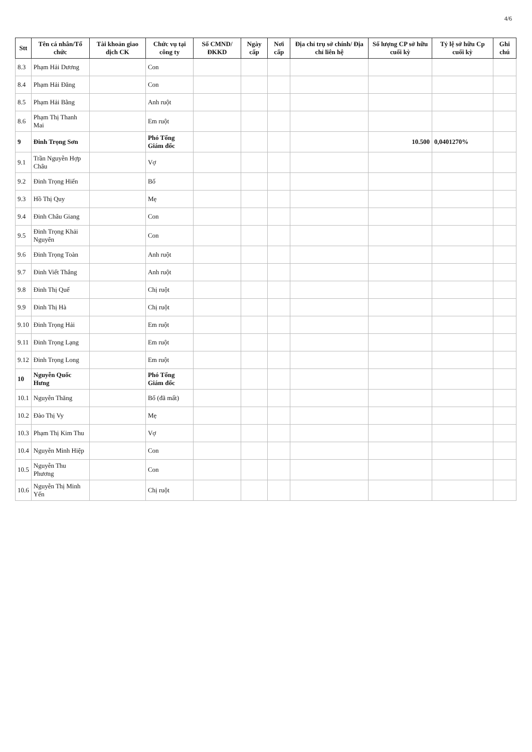4/6
| Stt | Tên cá nhân/Tổ chức | Tài khoản giao dịch CK | Chức vụ tại công ty | Số CMND/ ĐKKD | Ngày cấp | Nơi cấp | Địa chỉ trụ sở chính/ Địa chỉ liên hệ | Số lượng CP sở hữu cuối kỳ | Tỷ lệ sở hữu Cp cuối kỳ | Ghi chú |
| --- | --- | --- | --- | --- | --- | --- | --- | --- | --- | --- |
| 8.3 | Phạm Hải Dương | | Con | | | | | | | |
| 8.4 | Phạm Hải Đăng | | Con | | | | | | | |
| 8.5 | Phạm Hải Bằng | | Anh ruột | | | | | | | |
| 8.6 | Phạm Thị Thanh Mai | | Em ruột | | | | | | | |
| 9 | Đinh Trọng Sơn | | Phó Tổng Giám đốc | | | | | 10.500 | 0,0401270% | |
| 9.1 | Trần Nguyễn Hợp Châu | | Vợ | | | | | | | |
| 9.2 | Đinh Trọng Hiến | | Bố | | | | | | | |
| 9.3 | Hồ Thị Quy | | Mẹ | | | | | | | |
| 9.4 | Đinh Châu Giang | | Con | | | | | | | |
| 9.5 | Đinh Trọng Khải Nguyên | | Con | | | | | | | |
| 9.6 | Đinh Trọng Toàn | | Anh ruột | | | | | | | |
| 9.7 | Đinh Viết Thắng | | Anh ruột | | | | | | | |
| 9.8 | Đinh Thị Quế | | Chị ruột | | | | | | | |
| 9.9 | Đinh Thị Hà | | Chị ruột | | | | | | | |
| 9.10 | Đinh Trọng Hải | | Em ruột | | | | | | | |
| 9.11 | Đinh Trọng Lạng | | Em ruột | | | | | | | |
| 9.12 | Đinh Trọng Long | | Em ruột | | | | | | | |
| 10 | Nguyễn Quốc Hưng | | Phó Tổng Giám đốc | | | | | | | |
| 10.1 | Nguyễn Thăng | | Bố (đã mất) | | | | | | | |
| 10.2 | Đào Thị Vy | | Mẹ | | | | | | | |
| 10.3 | Phạm Thị Kim Thu | | Vợ | | | | | | | |
| 10.4 | Nguyễn Minh Hiệp | | Con | | | | | | | |
| 10.5 | Nguyễn Thu Phương | | Con | | | | | | | |
| 10.6 | Nguyễn Thị Minh Yến | | Chị ruột | | | | | | | |